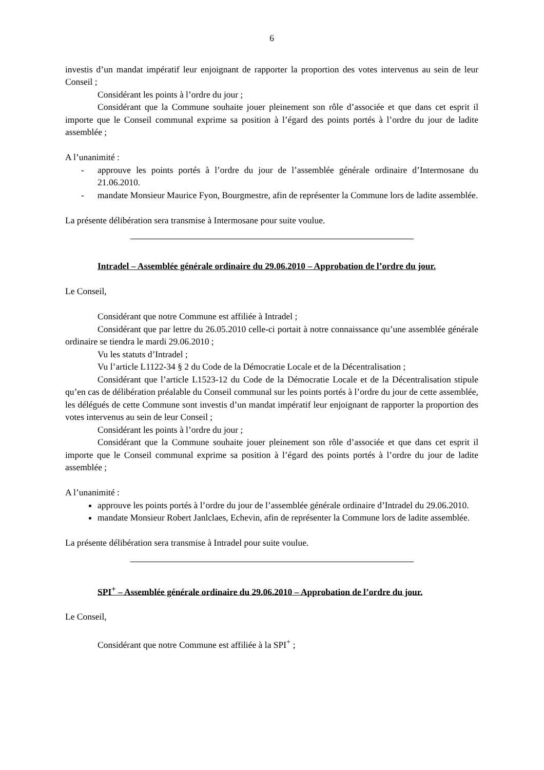6
investis d’un mandat impératif leur enjoignant de rapporter la proportion des votes intervenus au sein de leur Conseil ;
Considérant les points à l’ordre du jour ;
Considérant que la Commune souhaite jouer pleinement son rôle d’associée et que dans cet esprit il importe que le Conseil communal exprime sa position à l’égard des points portés à l’ordre du jour de ladite assemblée ;
A l’unanimité :
- approuve les points portés à l’ordre du jour de l’assemblée générale ordinaire d’Intermosane du 21.06.2010.
- mandate Monsieur Maurice Fyon, Bourgmestre, afin de représenter la Commune lors de ladite assemblée.
La présente délibération sera transmise à Intermosane pour suite voulue.
Intradel – Assemblée générale ordinaire du 29.06.2010 – Approbation de l’ordre du jour.
Le Conseil,
Considérant que notre Commune est affiliée à Intradel ;
Considérant que par lettre du 26.05.2010 celle-ci portait à notre connaissance qu’une assemblée générale ordinaire se tiendra le mardi 29.06.2010 ;
Vu les statuts d’Intradel ;
Vu l’article L1122-34 § 2 du Code de la Démocratie Locale et de la Décentralisation ;
Considérant que l’article L1523-12 du Code de la Démocratie Locale et de la Décentralisation stipule qu’en cas de délibération préalable du Conseil communal sur les points portés à l’ordre du jour de cette assemblée, les délégués de cette Commune sont investis d’un mandat impératif leur enjoignant de rapporter la proportion des votes intervenus au sein de leur Conseil ;
Considérant les points à l’ordre du jour ;
Considérant que la Commune souhaite jouer pleinement son rôle d’associée et que dans cet esprit il importe que le Conseil communal exprime sa position à l’égard des points portés à l’ordre du jour de ladite assemblée ;
A l’unanimité :
approuve les points portés à l’ordre du jour de l’assemblée générale ordinaire d’Intradel du 29.06.2010.
mandate Monsieur Robert Janlclaes, Echevin, afin de représenter la Commune lors de ladite assemblée.
La présente délibération sera transmise à Intradel pour suite voulue.
SPI<sup>+</sup> – Assemblée générale ordinaire du 29.06.2010 – Approbation de l’ordre du jour.
Le Conseil,
Considérant que notre Commune est affiliée à la SPI<sup>+</sup> ;